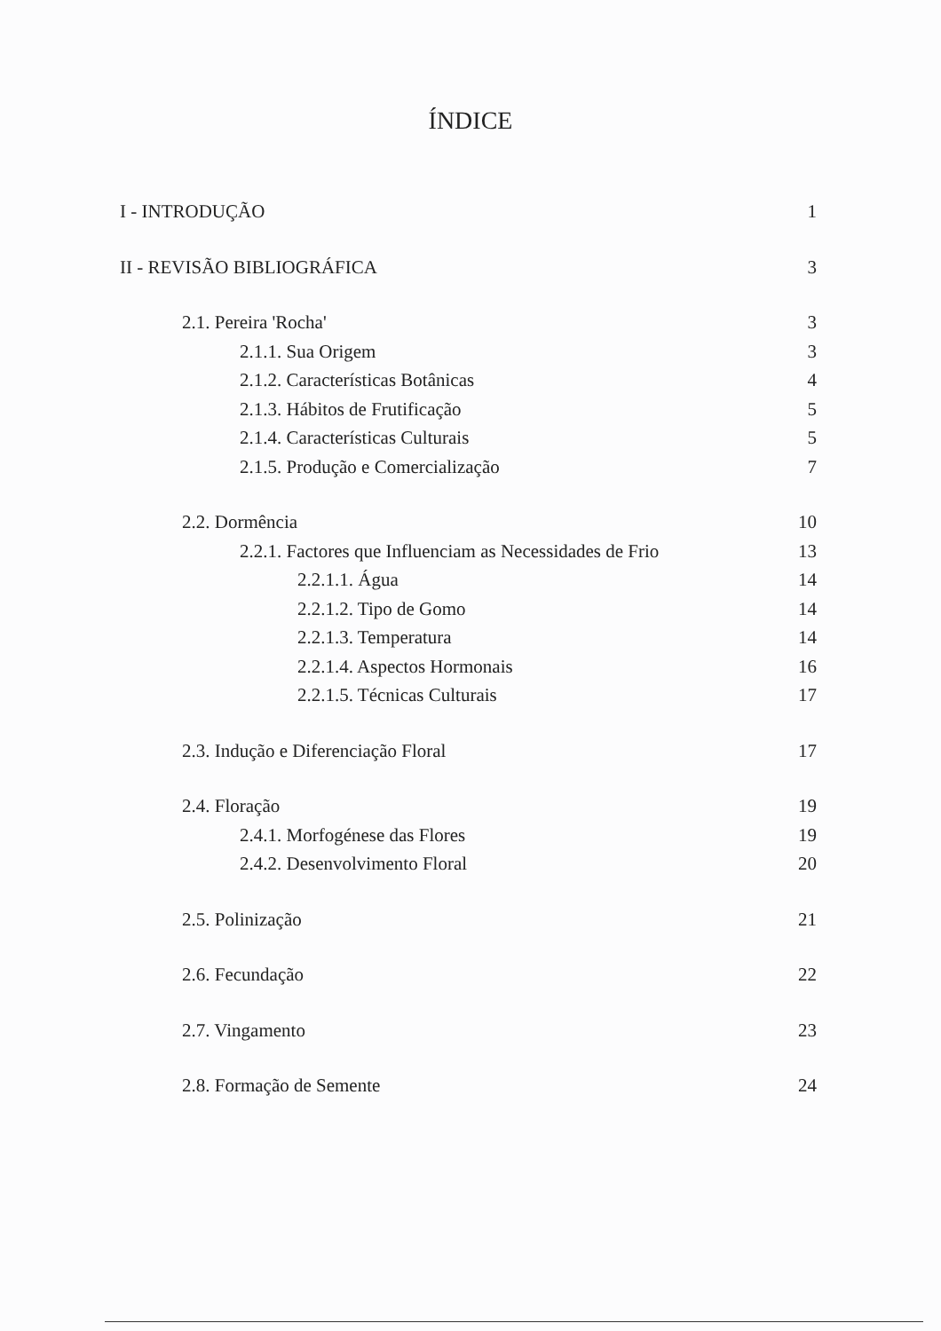ÍNDICE
I - INTRODUÇÃO 1
II - REVISÃO BIBLIOGRÁFICA 3
2.1. Pereira 'Rocha' 3
2.1.1. Sua Origem 3
2.1.2. Características Botânicas 4
2.1.3. Hábitos de Frutificação 5
2.1.4. Características Culturais 5
2.1.5. Produção e Comercialização 7
2.2. Dormência 10
2.2.1. Factores que Influenciam as Necessidades de Frio 13
2.2.1.1. Água 14
2.2.1.2. Tipo de Gomo 14
2.2.1.3. Temperatura 14
2.2.1.4. Aspectos Hormonais 16
2.2.1.5. Técnicas Culturais 17
2.3. Indução e Diferenciação Floral 17
2.4. Floração 19
2.4.1. Morfogénese das Flores 19
2.4.2. Desenvolvimento Floral 20
2.5. Polinização 21
2.6. Fecundação 22
2.7. Vingamento 23
2.8. Formação de Semente 24